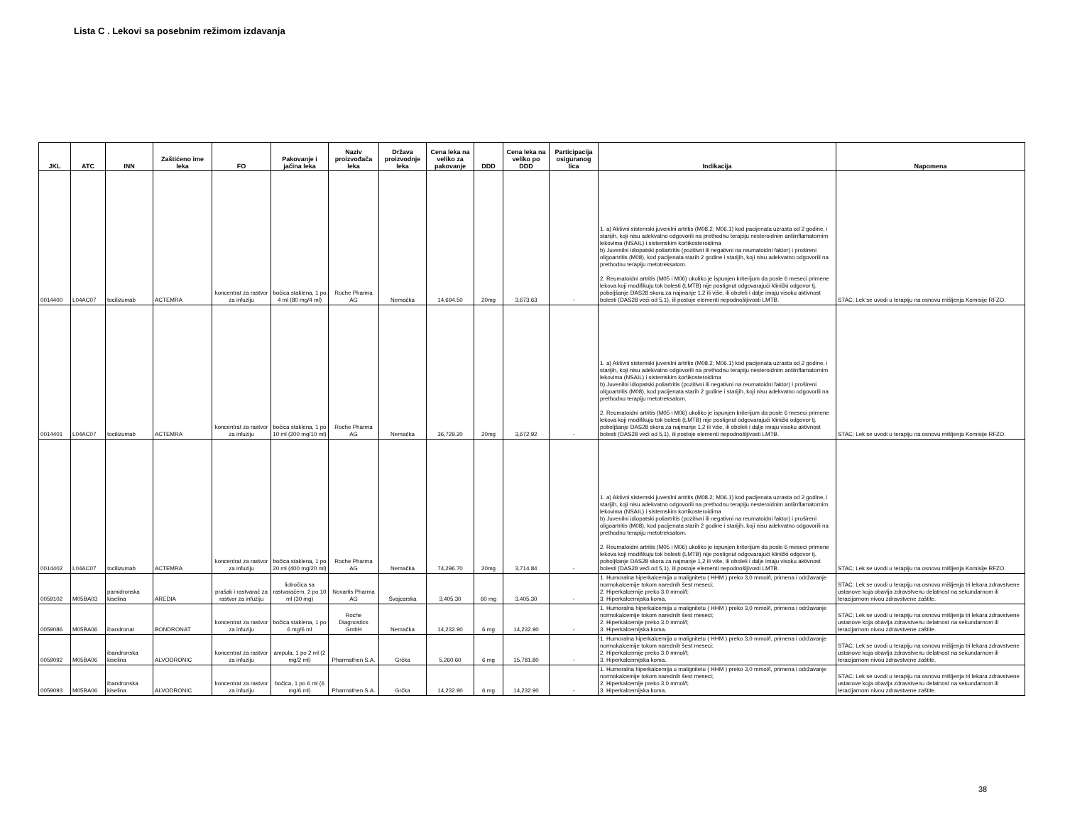Lista C . Lekovi sa posebnim režimom izdavanja
| JKL | ATC | INN | Zaštićeno ime leka | FO | Pakovanje i jačina leka | Naziv proizvođača leka | Država proizvodnje leka | Cena leka na veliko za pakovanje | DDD | Cena leka na veliko po DDD | Participacija osiguranog lica | Indikacija | Napomena |
| --- | --- | --- | --- | --- | --- | --- | --- | --- | --- | --- | --- | --- | --- |
| 0014400 | L04AC07 | tocilizumab | ACTEMRA | koncentrat za rastvor za infuziju | bočica staklena, 1 po 4 ml (80 mg/4 ml) | Roche Pharma AG | Nemačka | 14,694.50 | 20mg | 3,673.63 | - | 1. a) Aktivni sistemski juvenilni artritis (M08.2; M06.1) kod pacijenata uzrasta od 2 godine, i starijih, koji nisu adekvatno odgovorili na prethodnu terapiju nesteroidnim antiinflamatornim lekovima (NSAIL) i sistemskim kortikosteroidima b) Juvenilni idiopatski poliartritis (pozitivni ili negativni na reumatoidni faktor) i prošireni oligoartritis (M08), kod pacijenata starih 2 godine i starijih, koji nisu adekvatno odgovorili na prethodnu terapiju metotreksatom. 2. Reumatoidni artritis (M05 i M06) ukoliko je ispunjen kriterijum da posle 6 meseci primene lekova koji modifikuju tok bolesti (LMTB) nije postignut odgovarajući klinički odgovor tj. poboljšanje DAS28 skora za najmanje 1,2 ili više, ili oboleli i dalje imaju visoku aktivnost bolesti (DAS28 veći od 5,1), ili postoje elementi nepodnošljivosti LMTB. | STAC; Lek se uvodi u terapiju na osnovu mišljenja Komisije RFZO. |
| 0014401 | L04AC07 | tocilizumab | ACTEMRA | koncentrat za rastvor za infuziju | bočica staklena, 1 po 10 ml (200 mg/10 ml) | Roche Pharma AG | Nemačka | 36,729.20 | 20mg | 3,672.92 | - | 1. a) Aktivni sistemski juvenilni artritis (M08.2; M06.1) kod pacijenata uzrasta od 2 godine, i starijih, koji nisu adekvatno odgovorili na prethodnu terapiju nesteroidnim antiinflamatornim lekovima (NSAIL) i sistemskim kortikosteroidima b) Juvenilni idiopatski poliartritis (pozitivni ili negativni na reumatoidni faktor) i prošireni oligoartritis (M08), kod pacijenata starih 2 godine i starijih, koji nisu adekvatno odgovorili na prethodnu terapiju metotreksatom. 2. Reumatoidni artritis (M05 i M06) ukoliko je ispunjen kriterijum da posle 6 meseci primene lekova koji modifikuju tok bolesti (LMTB) nije postignut odgovarajući klinički odgovor tj. poboljšanje DAS28 skora za najmanje 1,2 ili više, ili oboleli i dalje imaju visoku aktivnost bolesti (DAS28 veći od 5,1), ili postoje elementi nepodnošljivosti LMTB. | STAC; Lek se uvodi u terapiju na osnovu mišljenja Komisije RFZO. |
| 0014402 | L04AC07 | tocilizumab | ACTEMRA | koncentrat za rastvor za infuziju | bočica staklena, 1 po 20 ml (400 mg/20 ml) | Roche Pharma AG | Nemačka | 74,296.70 | 20mg | 3,714.84 | - | 1. a) Aktivni sistemski juvenilni artritis (M08.2; M06.1) kod pacijenata uzrasta od 2 godine, i starijih, koji nisu adekvatno odgovorili na prethodnu terapiju nesteroidnim antiinflamatornim lekovima (NSAIL) i sistemskim kortikosteroidima b) Juvenilni idiopatski poliartritis (pozitivni ili negativni na reumatoidni faktor) i prošireni oligoartritis (M08), kod pacijenata starih 2 godine i starijih, koji nisu adekvatno odgovorili na prethodnu terapiju metotreksatom. 2. Reumatoidni artritis (M05 i M06) ukoliko je ispunjen kriterijum da posle 6 meseci primene lekova koji modifikuju tok bolesti (LMTB) nije postignut odgovarajući klinički odgovor tj. poboljšanje DAS28 skora za najmanje 1,2 ili više, ili oboleli i dalje imaju visoku aktivnost bolesti (DAS28 veći od 5,1), ili postoje elementi nepodnošljivosti LMTB. | STAC; Lek se uvodi u terapiju na osnovu mišljenja Komisije RFZO. |
| 0059102 | M05BA03 | pamidronska kiselina | AREDIA | prašak i rastvarač za rastvor za infuziju | liobočica sa rastvaračem, 2 po 10 ml (30 mg) | Novartis Pharma AG | Švajcarska | 3,405.30 | 60 mg | 3,405.30 | - | 1. Humoralna hiperkalcemija u malignitetu ( HHM ) preko 3,0 mmol/l, primena i održavanje normokalcemije tokom narednih šest meseci; 2. Hiperkalcemije preko 3.0 mmol/l; 3. Hiperkalcemijska koma. | STAC; Lek se uvodi u terapiju na osnovu mišljenja tri lekara zdravstvene ustanove koja obavlja zdravstvenu delatnost na sekundarnom ili teracijarnom nivou zdravstvene zaštite. |
| 0059086 | M05BA06 | ibandronat | BONDRONAT | koncentrat za rastvor za infuziju | bočica staklena, 1 po 6 mg/6 ml | Roche Diagnostics GmbH | Nemačka | 14,232.90 | 6 mg | 14,232.90 | - | 1. Humoralna hiperkalcemija u malignitetu ( HHM ) preko 3,0 mmol/l, primena i održavanje normokalcemije tokom narednih šest meseci; 2. Hiperkalcemije preko 3.0 mmol/l; 3. Hiperkalcemijska koma. | STAC; Lek se uvodi u terapiju na osnovu mišljenja tri lekara zdravstvene ustanove koja obavlja zdravstvenu delatnost na sekundarnom ili teracijarnom nivou zdravstvene zaštite. |
| 0059092 | M05BA06 | ibandronska kiselina | ALVODRONIC | koncentrat za rastvor za infuziju | ampula, 1 po 2 ml (2 mg/2 ml) | Pharmathen S.A. | Grčka | 5,260.60 | 6 mg | 15,781.80 | - | 1. Humoralna hiperkalcemija u malignitetu ( HHM ) preko 3,0 mmol/l, primena i održavanje normokalcemije tokom narednih šest meseci; 2. Hiperkalcemije preko 3.0 mmol/l; 3. Hiperkalcemijska koma. | STAC; Lek se uvodi u terapiju na osnovu mišljenja tri lekara zdravstvene ustanove koja obavlja zdravstvenu delatnost na sekundarnom ili teracijarnom nivou zdravstvene zaštite. |
| 0059093 | M05BA06 | ibandronska kiselina | ALVODRONIC | koncentrat za rastvor za infuziju | bočica, 1 po 6 ml (6 mg/6 ml) | Pharmathen S.A. | Grčka | 14,232.90 | 6 mg | 14,232.90 | - | 1. Humoralna hiperkalcemija u malignitetu ( HHM ) preko 3,0 mmol/l, primena i održavanje normokalcemije tokom narednih šest meseci; 2. Hiperkalcemije preko 3.0 mmol/l; 3. Hiperkalcemijska koma. | STAC; Lek se uvodi u terapiju na osnovu mišljenja tri lekara zdravstvene ustanove koja obavlja zdravstvenu delatnost na sekundarnom ili teracijarnom nivou zdravstvene zaštite. |
38